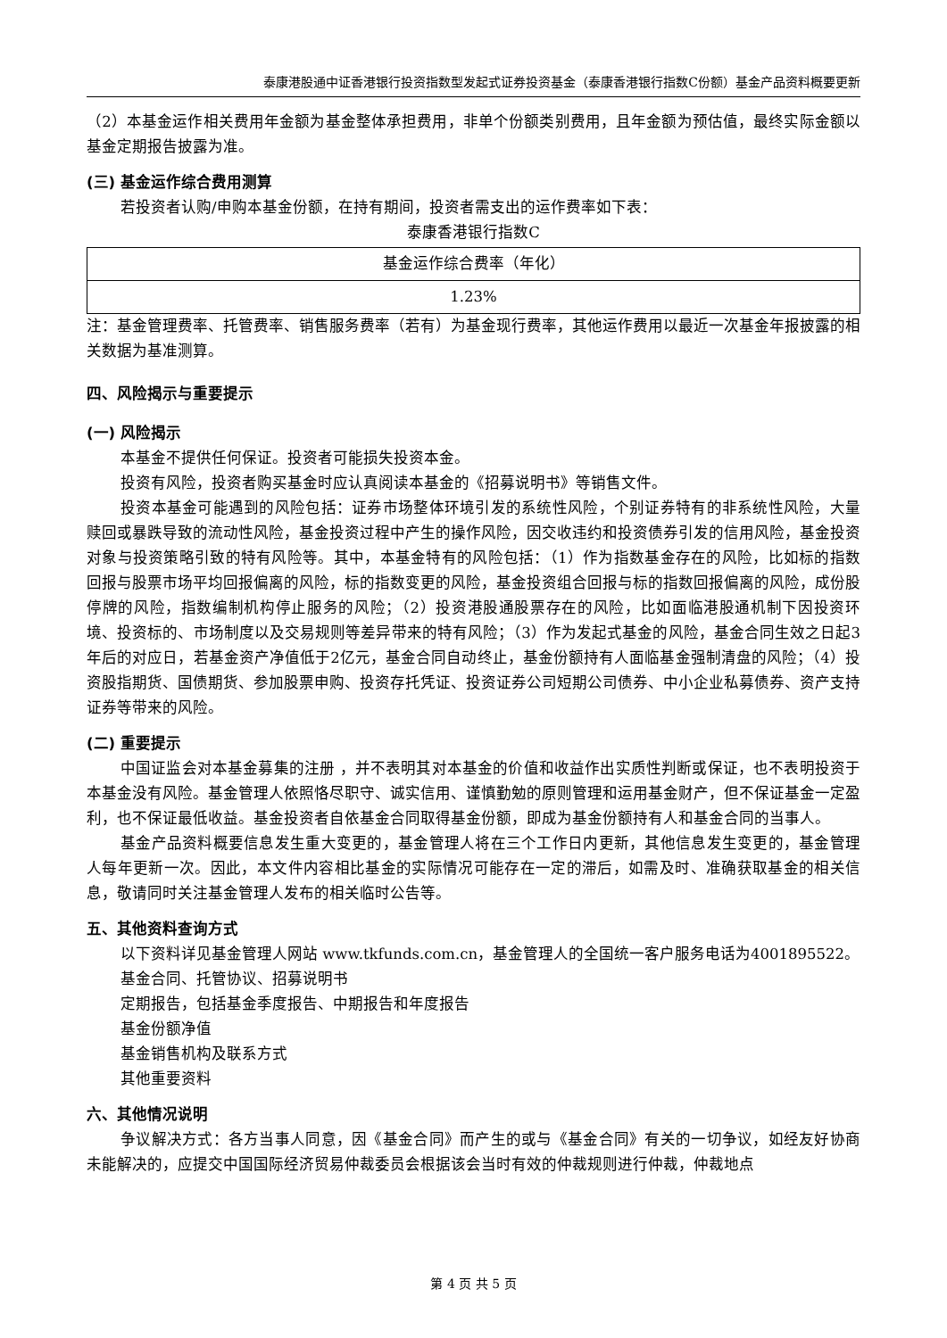泰康港股通中证香港银行投资指数型发起式证券投资基金（泰康香港银行指数C份额）基金产品资料概要更新
（2）本基金运作相关费用年金额为基金整体承担费用，非单个份额类别费用，且年金额为预估值，最终实际金额以基金定期报告披露为准。
(三) 基金运作综合费用测算
若投资者认购/申购本基金份额，在持有期间，投资者需支出的运作费率如下表：
泰康香港银行指数C
| 基金运作综合费率（年化） |
| 1.23% |
注：基金管理费率、托管费率、销售服务费率（若有）为基金现行费率，其他运作费用以最近一次基金年报披露的相关数据为基准测算。
四、风险揭示与重要提示
(一) 风险揭示
本基金不提供任何保证。投资者可能损失投资本金。
投资有风险，投资者购买基金时应认真阅读本基金的《招募说明书》等销售文件。
投资本基金可能遇到的风险包括：证券市场整体环境引发的系统性风险，个别证券特有的非系统性风险，大量赎回或暴跌导致的流动性风险，基金投资过程中产生的操作风险，因交收违约和投资债券引发的信用风险，基金投资对象与投资策略引致的特有风险等。其中，本基金特有的风险包括：（1）作为指数基金存在的风险，比如标的指数回报与股票市场平均回报偏离的风险，标的指数变更的风险，基金投资组合回报与标的指数回报偏离的风险，成份股停牌的风险，指数编制机构停止服务的风险；（2）投资港股通股票存在的风险，比如面临港股通机制下因投资环境、投资标的、市场制度以及交易规则等差异带来的特有风险；（3）作为发起式基金的风险，基金合同生效之日起3年后的对应日，若基金资产净值低于2亿元，基金合同自动终止，基金份额持有人面临基金强制清盘的风险；（4）投资股指期货、国债期货、参加股票申购、投资存托凭证、投资证券公司短期公司债券、中小企业私募债券、资产支持证券等带来的风险。
(二) 重要提示
中国证监会对本基金募集的注册 ，并不表明其对本基金的价值和收益作出实质性判断或保证，也不表明投资于本基金没有风险。基金管理人依照恪尽职守、诚实信用、谨慎勤勉的原则管理和运用基金财产，但不保证基金一定盈利，也不保证最低收益。基金投资者自依基金合同取得基金份额，即成为基金份额持有人和基金合同的当事人。
基金产品资料概要信息发生重大变更的，基金管理人将在三个工作日内更新，其他信息发生变更的，基金管理人每年更新一次。因此，本文件内容相比基金的实际情况可能存在一定的滞后，如需及时、准确获取基金的相关信息，敬请同时关注基金管理人发布的相关临时公告等。
五、其他资料查询方式
以下资料详见基金管理人网站 www.tkfunds.com.cn，基金管理人的全国统一客户服务电话为4001895522。
基金合同、托管协议、招募说明书
定期报告，包括基金季度报告、中期报告和年度报告
基金份额净值
基金销售机构及联系方式
其他重要资料
六、其他情况说明
争议解决方式：各方当事人同意，因《基金合同》而产生的或与《基金合同》有关的一切争议，如经友好协商未能解决的，应提交中国国际经济贸易仲裁委员会根据该会当时有效的仲裁规则进行仲裁，仲裁地点
第 4 页 共 5 页